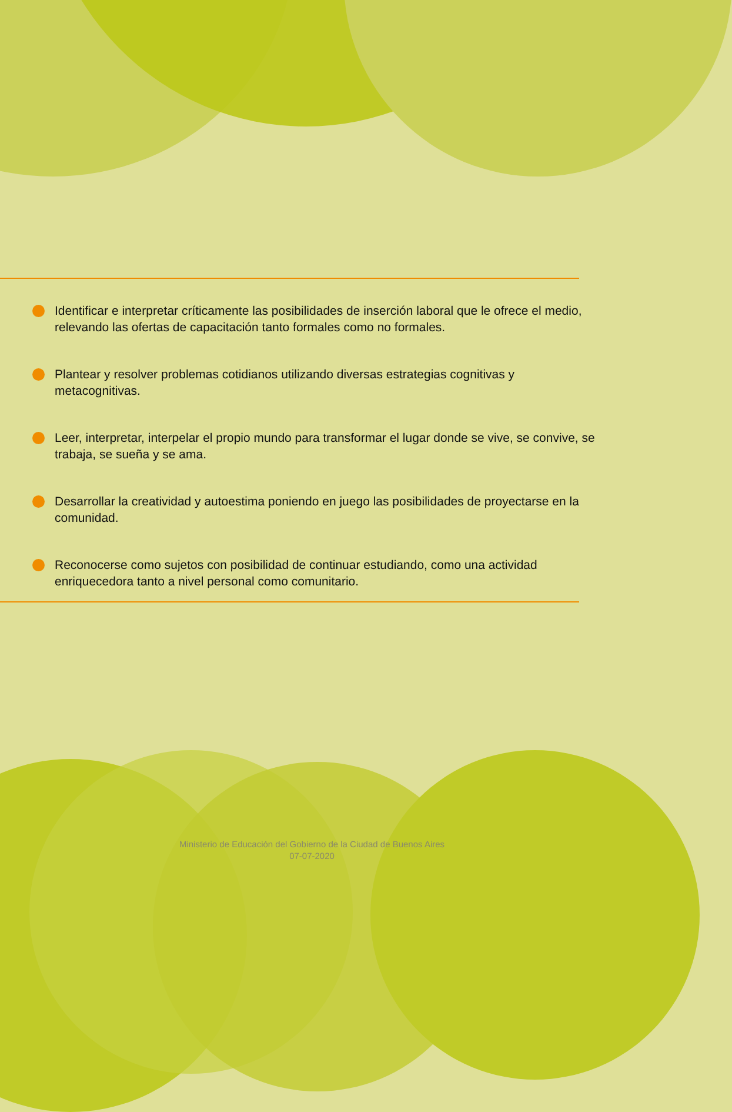Identificar e interpretar críticamente las posibilidades de inserción laboral que le ofrece el medio, relevando las ofertas de capacitación tanto formales como no formales.
Plantear y resolver problemas cotidianos utilizando diversas estrategias cognitivas y metacognitivas.
Leer, interpretar, interpelar el propio mundo para transformar el lugar donde se vive, se convive, se trabaja, se sueña y se ama.
Desarrollar la creatividad y autoestima poniendo en juego las posibilidades de proyectarse en la comunidad.
Reconocerse como sujetos con posibilidad de continuar estudiando, como una actividad enriquecedora tanto a nivel personal como comunitario.
Ministerio de Educación del Gobierno de la Ciudad de Buenos Aires
07-07-2020